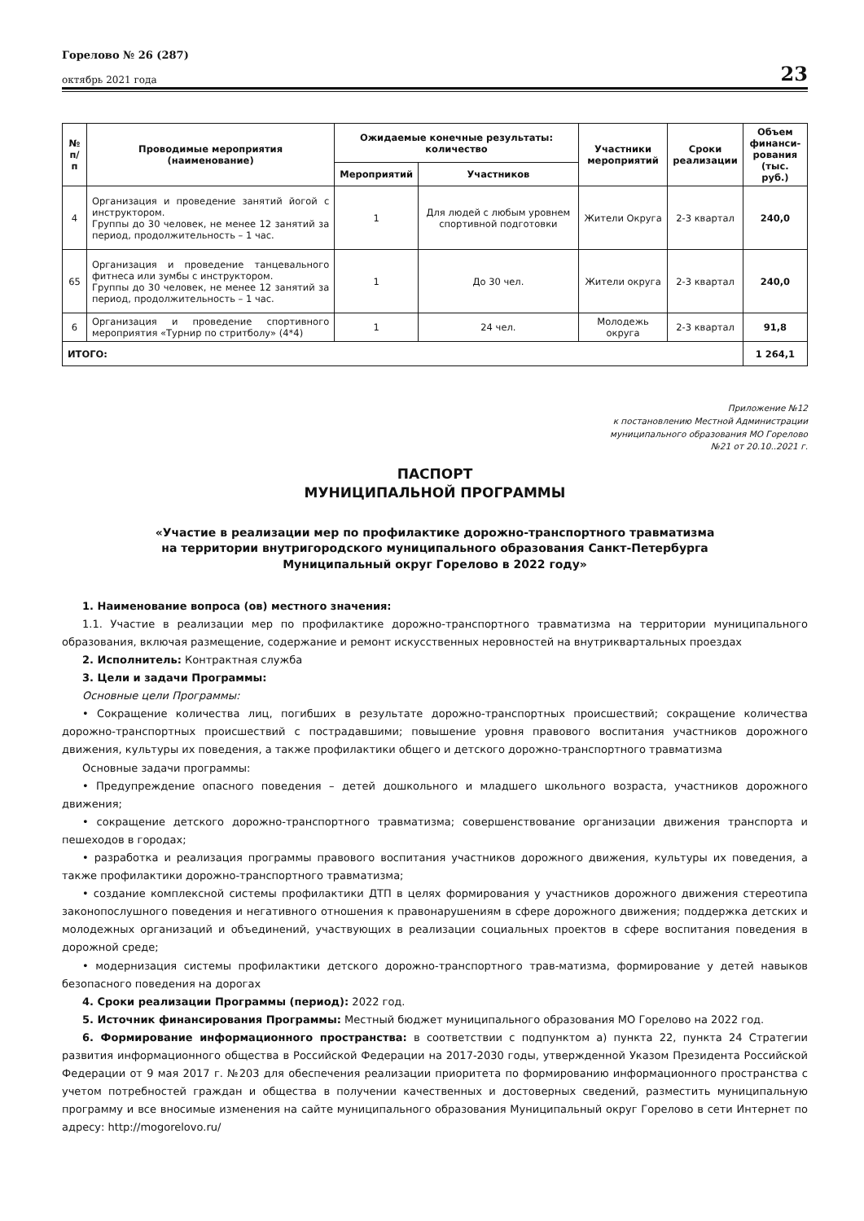Горелово № 26 (287)
октябрь 2021 года
23
| № п/п | Проводимые мероприятия (наименование) | Ожидаемые конечные результаты: количество | | Участники мероприятий | Сроки реализации | Объем финанси- рования (тыс. руб.) |
| --- | --- | --- | --- | --- | --- | --- |
| | | Мероприятий | Участников | | | |
| 4 | Организация и проведение занятий йогой с инструктором. Группы до 30 человек, не менее 12 занятий за период, продолжительность – 1 час. | 1 | Для людей с любым уровнем спортивной подготовки | Жители Округа | 2-3 квартал | 240,0 |
| 65 | Организация и проведение танцевального фитнеса или зумбы с инструктором. Группы до 30 человек, не менее 12 занятий за период, продолжительность – 1 час. | 1 | До 30 чел. | Жители округа | 2-3 квартал | 240,0 |
| 6 | Организация и проведение спортивного мероприятия «Турнир по стритболу» (4*4) | 1 | 24 чел. | Молодежь округа | 2-3 квартал | 91,8 |
| ИТОГО: | | | | | | 1 264,1 |
Приложение №12
к постановлению Местной Администрации
муниципального образования МО Горелово
№21 от 20.10..2021 г.
ПАСПОРТ
МУНИЦИПАЛЬНОЙ ПРОГРАММЫ
«Участие в реализации мер по профилактике дорожно-транспортного травматизма
на территории внутригородского муниципального образования Санкт-Петербурга
Муниципальный округ Горелово в 2022 году»
1. Наименование вопроса (ов) местного значения:
1.1. Участие в реализации мер по профилактике дорожно-транспортного травматизма на территории муниципального образования, включая размещение, содержание и ремонт искусственных неровностей на внутриквартальных проездах
2. Исполнитель: Контрактная служба
3. Цели и задачи Программы:
Основные цели Программы:
• Сокращение количества лиц, погибших в результате дорожно-транспортных происшествий; сокращение количества дорожно-транспортных происшествий с пострадавшими; повышение уровня правового воспитания участников дорожного движения, культуры их поведения, а также профилактики общего и детского дорожно-транспортного травматизма
Основные задачи программы:
• Предупреждение опасного поведения – детей дошкольного и младшего школьного возраста, участников дорожного движения;
• сокращение детского дорожно-транспортного травматизма; совершенствование организации движения транспорта и пешеходов в городах;
• разработка и реализация программы правового воспитания участников дорожного движения, культуры их поведения, а также профилактики дорожно-транспортного травматизма;
• создание комплексной системы профилактики ДТП в целях формирования у участников дорожного движения стереотипа законопослушного поведения и негативного отношения к правонарушениям в сфере дорожного движения; поддержка детских и молодежных организаций и объединений, участвующих в реализации социальных проектов в сфере воспитания поведения в дорожной среде;
• модернизация системы профилактики детского дорожно-транспортного трав-матизма, формирование у детей навыков безопасного поведения на дорогах
4. Сроки реализации Программы (период): 2022 год.
5. Источник финансирования Программы: Местный бюджет муниципального образования МО Горелово на 2022 год.
6. Формирование информационного пространства: в соответствии с подпунктом а) пункта 22, пункта 24 Стратегии развития информационного общества в Российской Федерации на 2017-2030 годы, утвержденной Указом Президента Российской Федерации от 9 мая 2017 г. №203 для обеспечения реализации приоритета по формированию информационного пространства с учетом потребностей граждан и общества в получении качественных и достоверных сведений, разместить муниципальную программу и все вносимые изменения на сайте муниципального образования Муниципальный округ Горелово в сети Интернет по адресу: http://mogorelovo.ru/